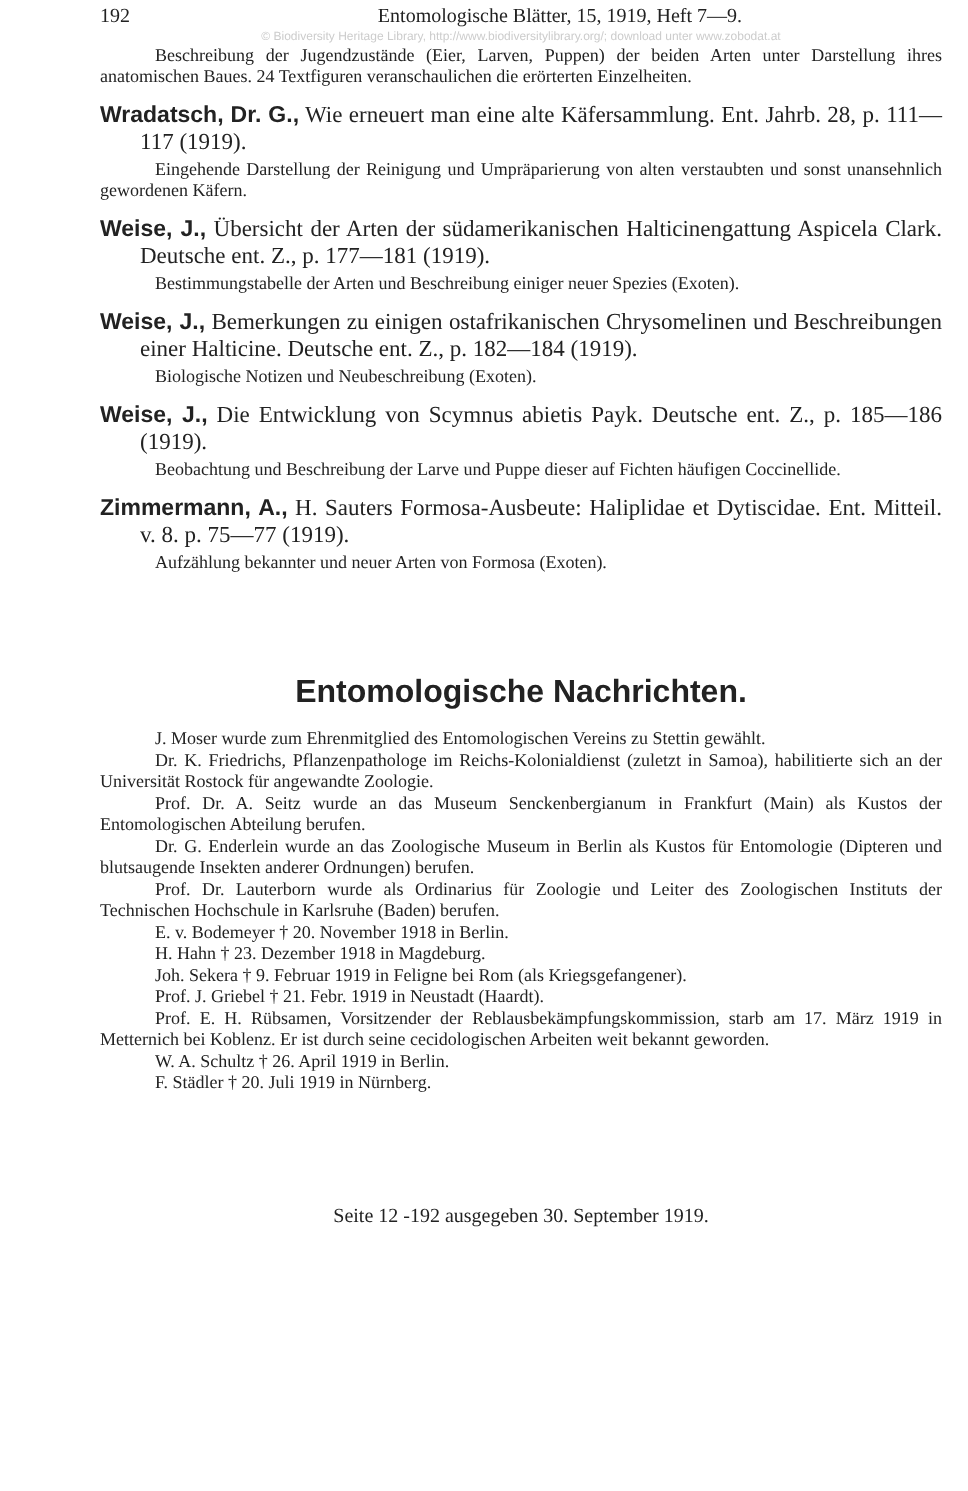192 Entomologische Blätter, 15, 1919, Heft 7—9.
© Biodiversity Heritage Library, http://www.biodiversitylibrary.org/; download unter www.zobodat.at
Beschreibung der Jugendzustände (Eier, Larven, Puppen) der beiden Arten unter Darstellung ihres anatomischen Baues. 24 Textfiguren veranschaulichen die erörterten Einzelheiten.
Wradatsch, Dr. G., Wie erneuert man eine alte Käfersammlung. Ent. Jahrb. 28, p. 111—117 (1919).
Eingehende Darstellung der Reinigung und Umpräparierung von alten verstaubten und sonst unansehnlich gewordenen Käfern.
Weise, J., Übersicht der Arten der südamerikanischen Halticinengattung Aspicela Clark. Deutsche ent. Z., p. 177—181 (1919).
Bestimmungstabelle der Arten und Beschreibung einiger neuer Spezies (Exoten).
Weise, J., Bemerkungen zu einigen ostafrikanischen Chrysomelinen und Beschreibungen einer Halticine. Deutsche ent. Z., p. 182—184 (1919).
Biologische Notizen und Neubeschreibung (Exoten).
Weise, J., Die Entwicklung von Scymnus abietis Payk. Deutsche ent. Z., p. 185—186 (1919).
Beobachtung und Beschreibung der Larve und Puppe dieser auf Fichten häufigen Coccinellide.
Zimmermann, A., H. Sauters Formosa-Ausbeute: Haliplidae et Dytiscidae. Ent. Mitteil. v. 8. p. 75—77 (1919).
Aufzählung bekannter und neuer Arten von Formosa (Exoten).
Entomologische Nachrichten.
J. Moser wurde zum Ehrenmitglied des Entomologischen Vereins zu Stettin gewählt.
Dr. K. Friedrichs, Pflanzenpathologe im Reichs-Kolonialdienst (zuletzt in Samoa), habilitierte sich an der Universität Rostock für angewandte Zoologie.
Prof. Dr. A. Seitz wurde an das Museum Senckenbergianum in Frankfurt (Main) als Kustos der Entomologischen Abteilung berufen.
Dr. G. Enderlein wurde an das Zoologische Museum in Berlin als Kustos für Entomologie (Dipteren und blutsaugende Insekten anderer Ordnungen) berufen.
Prof. Dr. Lauterborn wurde als Ordinarius für Zoologie und Leiter des Zoologischen Instituts der Technischen Hochschule in Karlsruhe (Baden) berufen.
E. v. Bodemeyer † 20. November 1918 in Berlin.
H. Hahn † 23. Dezember 1918 in Magdeburg.
Joh. Sekera † 9. Februar 1919 in Feligne bei Rom (als Kriegsgefangener).
Prof. J. Griebel † 21. Febr. 1919 in Neustadt (Haardt).
Prof. E. H. Rübsamen, Vorsitzender der Reblausbekämpfungskommission, starb am 17. März 1919 in Metternich bei Koblenz. Er ist durch seine cecidologischen Arbeiten weit bekannt geworden.
W. A. Schultz † 26. April 1919 in Berlin.
F. Städler † 20. Juli 1919 in Nürnberg.
Seite 12 -192 ausgegeben 30. September 1919.